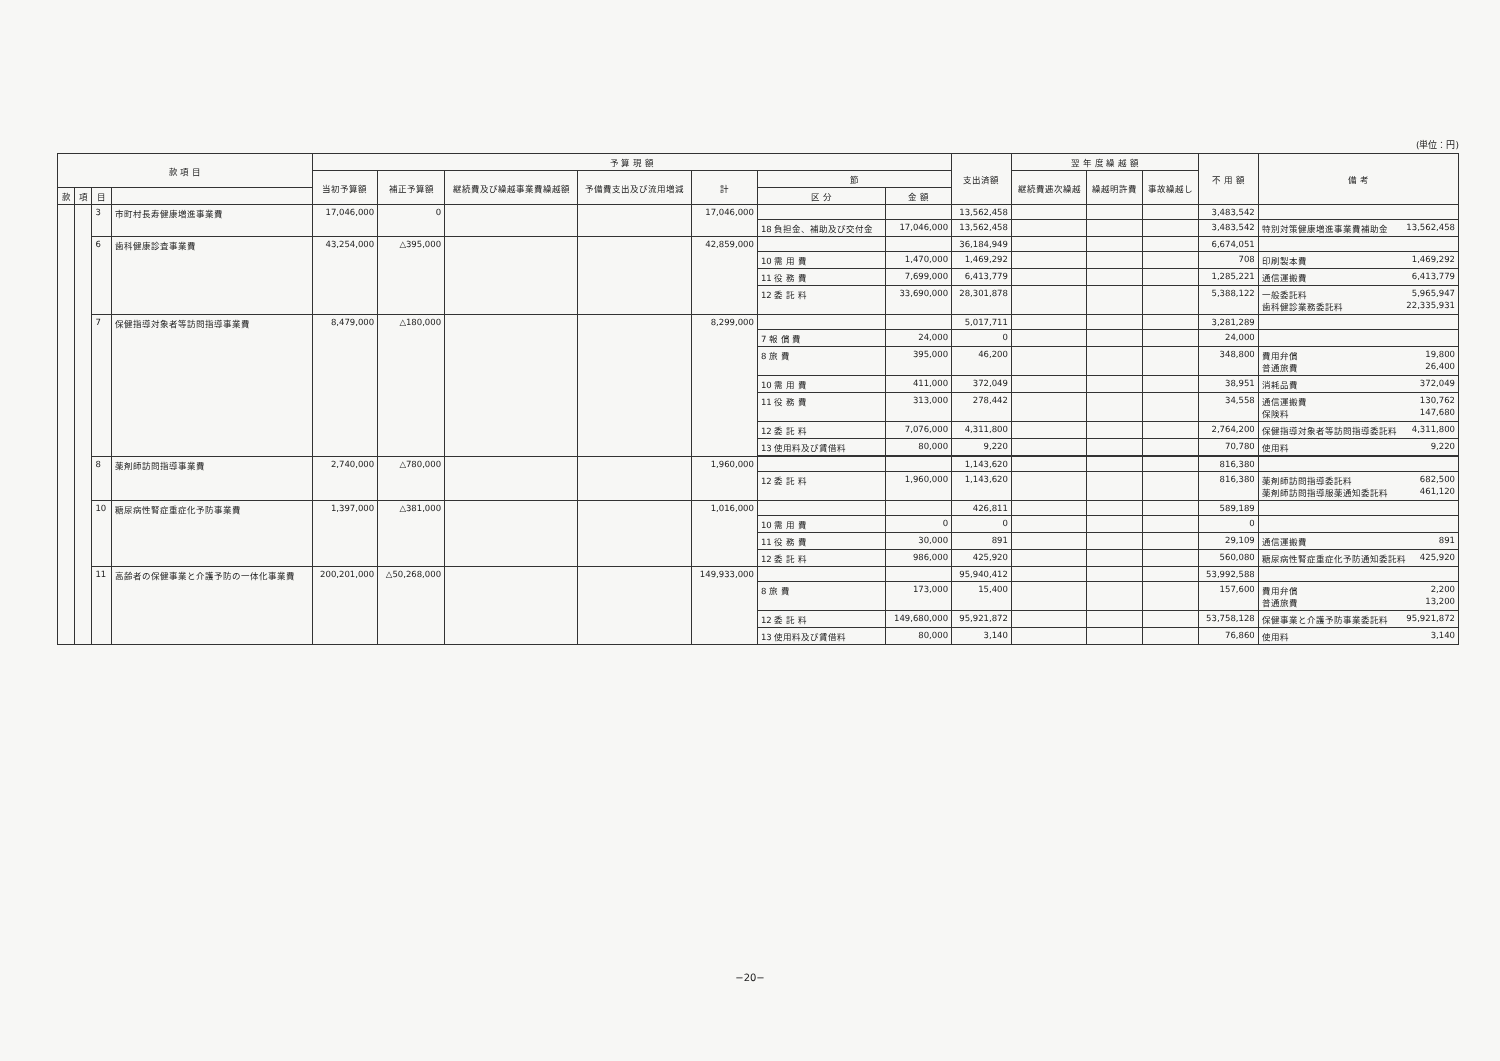(単位：円)
| 款 項 目 | | | | 予 算 現 額 | | | | | | | 支出済額 | 翌 年 度 繰 越 額 | | | 不 用 額 | 備 考 |
| --- | --- | --- | --- | --- | --- | --- | --- | --- | --- | --- | --- | --- | --- | --- | --- | --- |
| | | | | 当初予算額 | 補正予算額 | 継続費及び繰越事業費繰越額 | 予備費支出及び流用増減 | 計 | 節 | | | 継続費逓次繰越 | 繰越明許費 | 事故繰越し | | |
| 款 | 項 | 目 | | | | | | | 区 分 | 金 額 | | | | | | |
| | | 3 | 市町村長寿健康増進事業費 | 17,046,000 | 0 | | | 17,046,000 | | | 13,562,458 | | | | 3,483,542 | |
| | | | | | | | | | 18 負担金、補助及び交付金 | 17,046,000 | 13,562,458 | | | | 3,483,542 | 特別対策健康増進事業費補助金 13,562,458 |
| | | 6 | 歯科健康診査事業費 | 43,254,000 | △395,000 | | | 42,859,000 | | | 36,184,949 | | | | 6,674,051 | |
| | | | | | | | | | 10 需 用 費 | 1,470,000 | 1,469,292 | | | | 708 | 印刷製本費 1,469,292 |
| | | | | | | | | | 11 役 務 費 | 7,699,000 | 6,413,779 | | | | 1,285,221 | 通信運搬費 6,413,779 |
| | | | | | | | | | 12 委 託 料 | 33,690,000 | 28,301,878 | | | | 5,388,122 | 一般委託料 5,965,947 歯科健診業務委託料 22,335,931 |
| | | 7 | 保健指導対象者等訪問指導事業費 | 8,479,000 | △180,000 | | | 8,299,000 | | | 5,017,711 | | | | 3,281,289 | |
| | | | | | | | | | 7 報 償 費 | 24,000 | 0 | | | | 24,000 | |
| | | | | | | | | | 8 旅 費 | 395,000 | 46,200 | | | | 348,800 | 費用弁償 19,800 普通旅費 26,400 |
| | | | | | | | | | 10 需 用 費 | 411,000 | 372,049 | | | | 38,951 | 消耗品費 372,049 |
| | | | | | | | | | 11 役 務 費 | 313,000 | 278,442 | | | | 34,558 | 通信運搬費 130,762 保険料 147,680 |
| | | | | | | | | | 12 委 託 料 | 7,076,000 | 4,311,800 | | | | 2,764,200 | 保健指導対象者等訪問指導委託料 4,311,800 |
| | | | | | | | | | 13 使用料及び賃借料 | 80,000 | 9,220 | | | | 70,780 | 使用料 9,220 |
| | | 8 | 薬剤師訪問指導事業費 | 2,740,000 | △780,000 | | | 1,960,000 | | | 1,143,620 | | | | 816,380 | |
| | | | | | | | | | 12 委 託 料 | 1,960,000 | 1,143,620 | | | | 816,380 | 薬剤師訪問指導委託料 682,500 薬剤師訪問指導服薬通知委託料 461,120 |
| | | 10 | 糖尿病性腎症重症化予防事業費 | 1,397,000 | △381,000 | | | 1,016,000 | | | 426,811 | | | | 589,189 | |
| | | | | | | | | | 10 需 用 費 | 0 | 0 | | | | 0 | |
| | | | | | | | | | 11 役 務 費 | 30,000 | 891 | | | | 29,109 | 通信運搬費 891 |
| | | | | | | | | | 12 委 託 料 | 986,000 | 425,920 | | | | 560,080 | 糖尿病性腎症重症化予防通知委託料 425,920 |
| | | 11 | 高齢者の保健事業と介護予防の一体化事業費 | 200,201,000 | △50,268,000 | | | 149,933,000 | | | 95,940,412 | | | | 53,992,588 | |
| | | | | | | | | | 8 旅 費 | 173,000 | 15,400 | | | | 157,600 | 費用弁償 2,200 普通旅費 13,200 |
| | | | | | | | | | 12 委 託 料 | 149,680,000 | 95,921,872 | | | | 53,758,128 | 保健事業と介護予防事業委託料 95,921,872 |
| | | | | | | | | | 13 使用料及び賃借料 | 80,000 | 3,140 | | | | 76,860 | 使用料 3,140 |
−20−